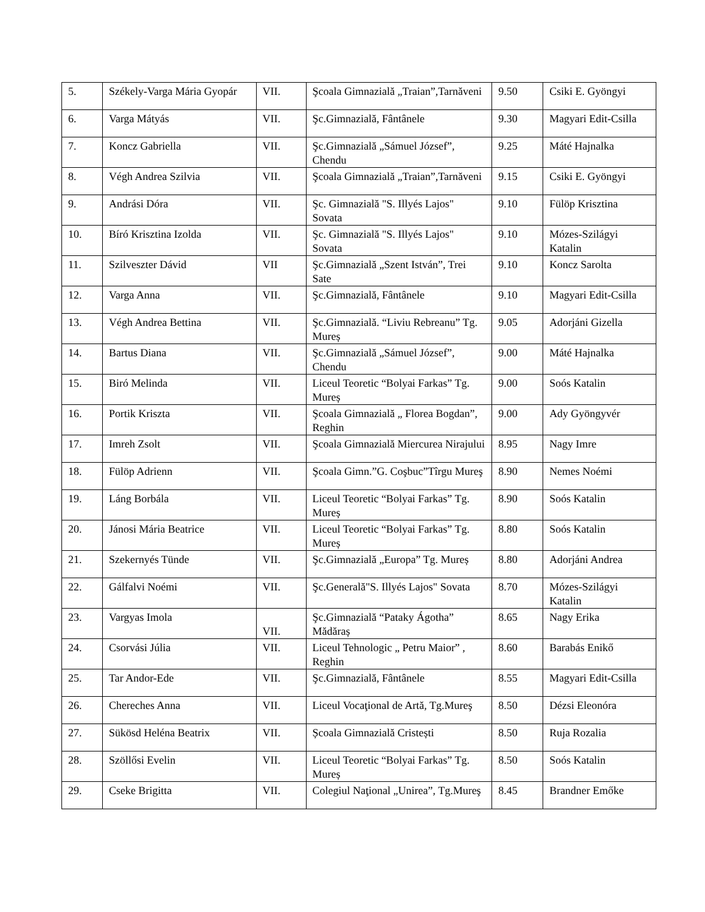| 5. | Székely-Varga Mária Gyopár | VII. | Şcoala Gimnazială „Traian”,Tarnăveni | 9.50 | Csiki E. Gyöngyi |
| 6. | Varga Mátyás | VII. | Şc.Gimnazială, Fântânele | 9.30 | Magyari Edit-Csilla |
| 7. | Koncz Gabriella | VII. | Şc.Gimnazială „Sámuel József”, Chendu | 9.25 | Máté Hajnalka |
| 8. | Végh Andrea Szilvia | VII. | Şcoala Gimnazială „Traian”,Tarnăveni | 9.15 | Csiki E. Gyöngyi |
| 9. | Andrási Dóra | VII. | Şc. Gimnazială "S. Illyés Lajos" Sovata | 9.10 | Fülöp Krisztina |
| 10. | Bíró Krisztina Izolda | VII. | Şc. Gimnazială "S. Illyés Lajos" Sovata | 9.10 | Mózes-Szilágyi Katalin |
| 11. | Szilveszter Dávid | VII | Şc.Gimnazială „Szent István”, Trei Sate | 9.10 | Koncz Sarolta |
| 12. | Varga Anna | VII. | Şc.Gimnazială, Fântânele | 9.10 | Magyari Edit-Csilla |
| 13. | Végh Andrea Bettina | VII. | Şc.Gimnazială. “Liviu Rebreanu” Tg. Mureș | 9.05 | Adorjáni Gizella |
| 14. | Bartus Diana | VII. | Şc.Gimnazială „Sámuel József”, Chendu | 9.00 | Máté Hajnalka |
| 15. | Biró Melinda | VII. | Liceul Teoretic “Bolyai Farkas” Tg. Mureș | 9.00 | Soós Katalin |
| 16. | Portik Kriszta | VII. | Şcoala Gimnazială „ Florea Bogdan”, Reghin | 9.00 | Ady Gyöngyvér |
| 17. | Imreh Zsolt | VII. | Şcoala Gimnazială Miercurea Nirajului | 8.95 | Nagy Imre |
| 18. | Fülöp Adrienn | VII. | Şcoala Gimn.”G. Coşbuc”Tîrgu Mureş | 8.90 | Nemes Noémi |
| 19. | Láng Borbála | VII. | Liceul Teoretic “Bolyai Farkas” Tg. Mureș | 8.90 | Soós Katalin |
| 20. | Jánosi Mária Beatrice | VII. | Liceul Teoretic “Bolyai Farkas” Tg. Mureș | 8.80 | Soós Katalin |
| 21. | Szekernyés Tünde | VII. | Şc.Gimnazială „Europa” Tg. Mureș | 8.80 | Adorjáni Andrea |
| 22. | Gálfalvi Noémi | VII. | Şc.Generală"S. Illyés Lajos" Sovata | 8.70 | Mózes-Szilágyi Katalin |
| 23. | Vargyas Imola | VII. | Şc.Gimnazială “Pataky Ágotha” Mădăraș | 8.65 | Nagy Erika |
| 24. | Csorvási Júlia | VII. | Liceul Tehnologic „ Petru Maior” , Reghin | 8.60 | Barabás Enikő |
| 25. | Tar Andor-Ede | VII. | Şc.Gimnazială, Fântânele | 8.55 | Magyari Edit-Csilla |
| 26. | Chereches Anna | VII. | Liceul Vocaţional de Artă, Tg.Mureş | 8.50 | Dézsi Eleonóra |
| 27. | Sükösd Heléna Beatrix | VII. | Școala Gimnazială Cristești | 8.50 | Ruja Rozalia |
| 28. | Szöllősi Evelin | VII. | Liceul Teoretic “Bolyai Farkas” Tg. Mureș | 8.50 | Soós Katalin |
| 29. | Cseke Brigitta | VII. | Colegiul Naţional „Unirea”, Tg.Mureş | 8.45 | Brandner Emőke |